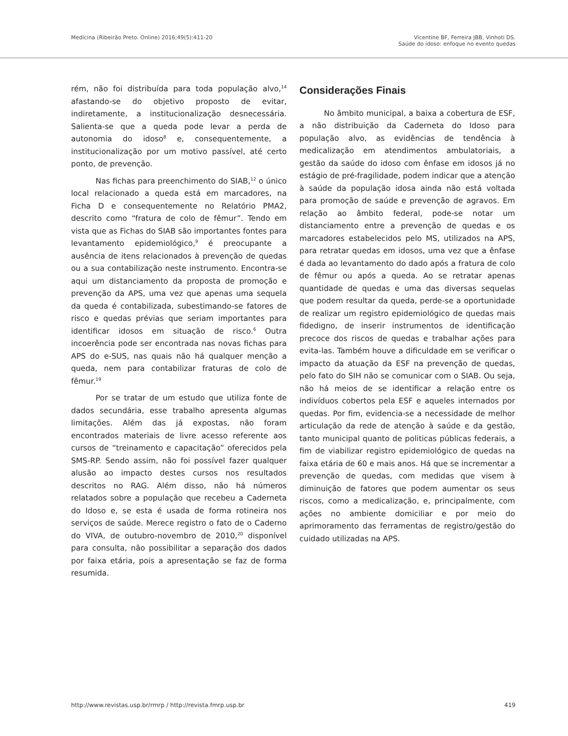Medicina (Ribeirão Preto. Online) 2016;49(5):411-20
Vicentine BF, Ferreira JBB, Vinhoti DS.
Saúde do idoso: enfoque no evento quedas
rém, não foi distribuída para toda população alvo,<sup>14</sup> afastando-se do objetivo proposto de evitar, indiretamente, a institucionalização desnecessária. Salienta-se que a queda pode levar a perda de autonomia do idoso<sup>8</sup> e, consequentemente, a institucionalização por um motivo passível, até certo ponto, de prevenção.
Nas fichas para preenchimento do SIAB,<sup>12</sup> o único local relacionado a queda está em marcadores, na Ficha D e consequentemente no Relatório PMA2, descrito como “fratura de colo de fêmur”. Tendo em vista que as Fichas do SIAB são importantes fontes para levantamento epidemiológico,<sup>9</sup> é preocupante a ausência de itens relacionados à prevenção de quedas ou a sua contabilização neste instrumento. Encontra-se aqui um distanciamento da proposta de promoção e prevenção da APS, uma vez que apenas uma sequela da queda é contabilizada, subestimando-se fatores de risco e quedas prévias que seriam importantes para identificar idosos em situação de risco.<sup>6</sup> Outra incoerência pode ser encontrada nas novas fichas para APS do e-SUS, nas quais não há qualquer menção a queda, nem para contabilizar fraturas de colo de fêmur.<sup>19</sup>
Por se tratar de um estudo que utiliza fonte de dados secundária, esse trabalho apresenta algumas limitações. Além das já expostas, não foram encontrados materiais de livre acesso referente aos cursos de “treinamento e capacitação” oferecidos pela SMS-RP. Sendo assim, não foi possível fazer qualquer alusão ao impacto destes cursos nos resultados descritos no RAG. Além disso, não há números relatados sobre a população que recebeu a Caderneta do Idoso e, se esta é usada de forma rotineira nos serviços de saúde. Merece registro o fato de o Caderno do VIVA, de outubro-novembro de 2010,<sup>20</sup> disponível para consulta, não possibilitar a separação dos dados por faixa etária, pois a apresentação se faz de forma resumida.
Considerações Finais
No âmbito municipal, a baixa a cobertura de ESF, a não distribuição da Caderneta do Idoso para população alvo, as evidências de tendência à medicalização em atendimentos ambulatoriais, a gestão da saúde do idoso com ênfase em idosos já no estágio de pré-fragilidade, podem indicar que a atenção à saúde da população idosa ainda não está voltada para promoção de saúde e prevenção de agravos. Em relação ao âmbito federal, pode-se notar um distanciamento entre a prevenção de quedas e os marcadores estabelecidos pelo MS, utilizados na APS, para retratar quedas em idosos, uma vez que a ênfase é dada ao levantamento do dado após a fratura de colo de fêmur ou após a queda. Ao se retratar apenas quantidade de quedas e uma das diversas sequelas que podem resultar da queda, perde-se a oportunidade de realizar um registro epidemiológico de quedas mais fidedigno, de inserir instrumentos de identificação precoce dos riscos de quedas e trabalhar ações para evita-las. Também houve a dificuldade em se verificar o impacto da atuação da ESF na prevenção de quedas, pelo fato do SIH não se comunicar com o SIAB. Ou seja, não há meios de se identificar a relação entre os indivíduos cobertos pela ESF e aqueles internados por quedas. Por fim, evidencia-se a necessidade de melhor articulação da rede de atenção à saúde e da gestão, tanto municipal quanto de politicas públicas federais, a fim de viabilizar registro epidemiológico de quedas na faixa etária de 60 e mais anos. Há que se incrementar a prevenção de quedas, com medidas que visem à diminuição de fatores que podem aumentar os seus riscos, como a medicalização, e, principalmente, com ações no ambiente domiciliar e por meio do aprimoramento das ferramentas de registro/gestão do cuidado utilizadas na APS.
http://www.revistas.usp.br/rmrp / http://revista.fmrp.usp.br
419